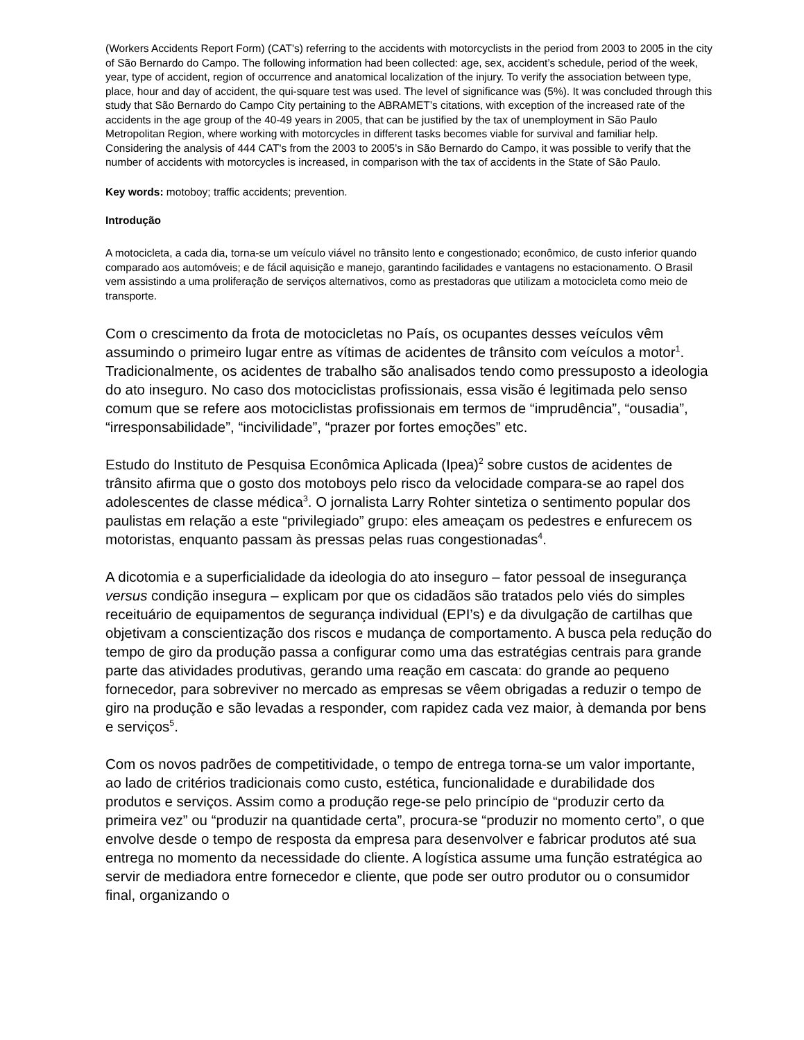(Workers Accidents Report Form) (CAT's) referring to the accidents with motorcyclists in the period from 2003 to 2005 in the city of São Bernardo do Campo. The following information had been collected: age, sex, accident’s schedule, period of the week, year, type of accident, region of occurrence and anatomical localization of the injury. To verify the association between type, place, hour and day of accident, the qui-square test was used. The level of significance was (5%). It was concluded through this study that São Bernardo do Campo City pertaining to the ABRAMET’s citations, with exception of the increased rate of the accidents in the age group of the 40-49 years in 2005, that can be justified by the tax of unemployment in São Paulo Metropolitan Region, where working with motorcycles in different tasks becomes viable for survival and familiar help. Considering the analysis of 444 CAT's from the 2003 to 2005’s in São Bernardo do Campo, it was possible to verify that the number of accidents with motorcycles is increased, in comparison with the tax of accidents in the State of São Paulo.
Key words: motoboy; traffic accidents; prevention.
Introdução
A motocicleta, a cada dia, torna-se um veículo viável no trânsito lento e congestionado; econômico, de custo inferior quando comparado aos automóveis; e de fácil aquisição e manejo, garantindo facilidades e vantagens no estacionamento. O Brasil vem assistindo a uma proliferação de serviços alternativos, como as prestadoras que utilizam a motocicleta como meio de transporte.
Com o crescimento da frota de motocicletas no País, os ocupantes desses veículos vêm assumindo o primeiro lugar entre as vítimas de acidentes de trânsito com veículos a motor<sup>1</sup>. Tradicionalmente, os acidentes de trabalho são analisados tendo como pressuposto a ideologia do ato inseguro. No caso dos motociclistas profissionais, essa visão é legitimada pelo senso comum que se refere aos motociclistas profissionais em termos de “imprudência”, “ousadia”, “irresponsabilidade”, “incivilidade”, “prazer por fortes emoções” etc.
Estudo do Instituto de Pesquisa Econômica Aplicada (Ipea)<sup>2</sup> sobre custos de acidentes de trânsito afirma que o gosto dos motoboys pelo risco da velocidade compara-se ao rapel dos adolescentes de classe médica<sup>3</sup>. O jornalista Larry Rohter sintetiza o sentimento popular dos paulistas em relação a este “privilegiado” grupo: eles ameaçam os pedestres e enfurecem os motoristas, enquanto passam às pressas pelas ruas congestionadas<sup>4</sup>.
A dicotomia e a superficialidade da ideologia do ato inseguro – fator pessoal de insegurança versus condição insegura – explicam por que os cidadãos são tratados pelo viés do simples receituário de equipamentos de segurança individual (EPI’s) e da divulgação de cartilhas que objetivam a conscientização dos riscos e mudança de comportamento. A busca pela redução do tempo de giro da produção passa a configurar como uma das estratégias centrais para grande parte das atividades produtivas, gerando uma reação em cascata: do grande ao pequeno fornecedor, para sobreviver no mercado as empresas se vêem obrigadas a reduzir o tempo de giro na produção e são levadas a responder, com rapidez cada vez maior, à demanda por bens e serviços<sup>5</sup>.
Com os novos padrões de competitividade, o tempo de entrega torna-se um valor importante, ao lado de critérios tradicionais como custo, estética, funcionalidade e durabilidade dos produtos e serviços. Assim como a produção rege-se pelo princípio de “produzir certo da primeira vez” ou “produzir na quantidade certa”, procura-se “produzir no momento certo”, o que envolve desde o tempo de resposta da empresa para desenvolver e fabricar produtos até sua entrega no momento da necessidade do cliente. A logística assume uma função estratégica ao servir de mediadora entre fornecedor e cliente, que pode ser outro produtor ou o consumidor final, organizando o